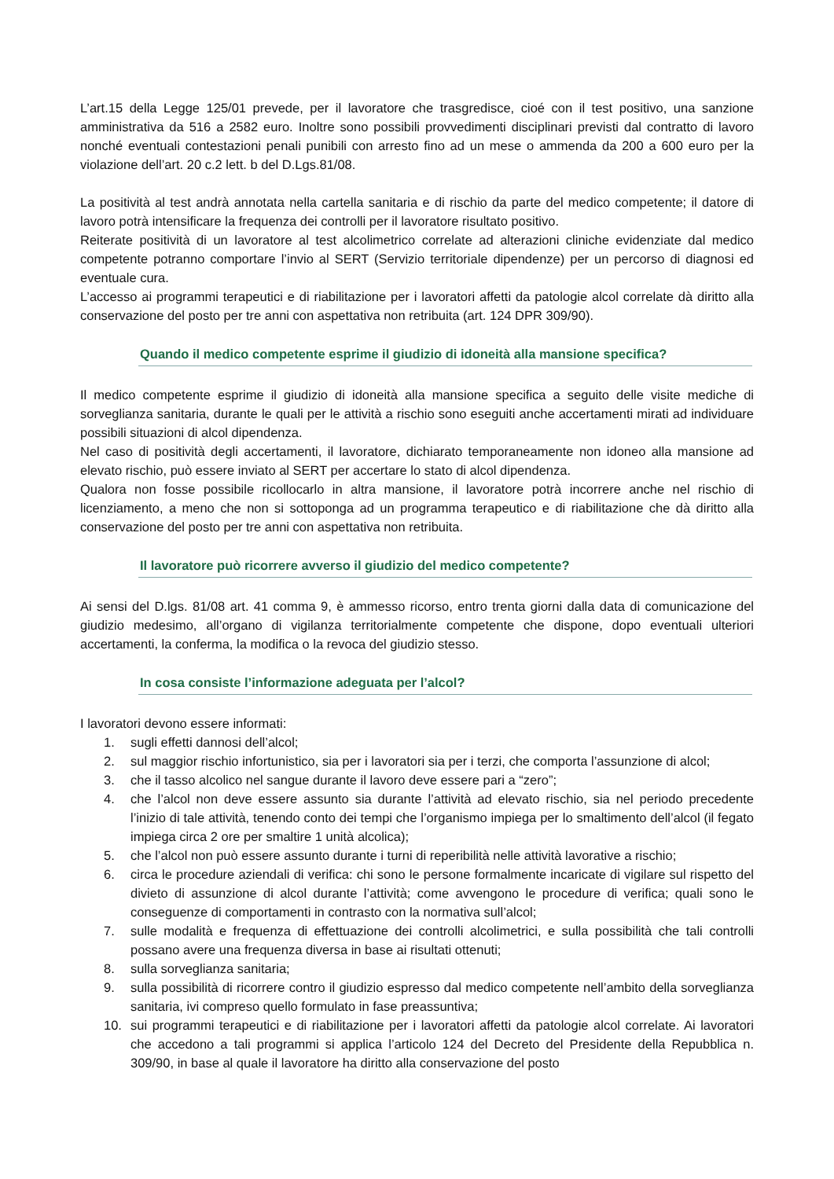L’art.15 della Legge 125/01 prevede, per il lavoratore che trasgredisce, cioé con il test positivo, una sanzione amministrativa da 516 a 2582 euro. Inoltre sono possibili provvedimenti disciplinari previsti dal contratto di lavoro nonché eventuali contestazioni penali punibili con arresto fino ad un mese o ammenda da 200 a 600 euro per la violazione dell’art. 20 c.2 lett. b del D.Lgs.81/08.
La positività al test andrà annotata nella cartella sanitaria e di rischio da parte del medico competente; il datore di lavoro potrà intensificare la frequenza dei controlli per il lavoratore risultato positivo.
Reiterate positività di un lavoratore al test alcolimetrico correlate ad alterazioni cliniche evidenziate dal medico competente potranno comportare l’invio al SERT (Servizio territoriale dipendenze) per un percorso di diagnosi ed eventuale cura.
L’accesso ai programmi terapeutici e di riabilitazione per i lavoratori affetti da patologie alcol correlate dà diritto alla conservazione del posto per tre anni con aspettativa non retribuita (art. 124 DPR 309/90).
Quando il medico competente esprime il giudizio di idoneità alla mansione specifica?
Il medico competente esprime il giudizio di idoneità alla mansione specifica a seguito delle visite mediche di sorveglianza sanitaria, durante le quali per le attività a rischio sono eseguiti anche accertamenti mirati ad individuare possibili situazioni di alcol dipendenza.
Nel caso di positività degli accertamenti, il lavoratore, dichiarato temporaneamente non idoneo alla mansione ad elevato rischio, può essere inviato al SERT per accertare lo stato di alcol dipendenza.
Qualora non fosse possibile ricollocarlo in altra mansione, il lavoratore potrà incorrere anche nel rischio di licenziamento, a meno che non si sottoponga ad un programma terapeutico e di riabilitazione che dà diritto alla conservazione del posto per tre anni con aspettativa non retribuita.
Il lavoratore può ricorrere avverso il giudizio del medico competente?
Ai sensi del D.lgs. 81/08 art. 41 comma 9, è ammesso ricorso, entro trenta giorni dalla data di comunicazione del giudizio medesimo, all’organo di vigilanza territorialmente competente che dispone, dopo eventuali ulteriori accertamenti, la conferma, la modifica o la revoca del giudizio stesso.
In cosa consiste l’informazione adeguata per l’alcol?
I lavoratori devono essere informati:
1. sugli effetti dannosi dell’alcol;
2. sul maggior rischio infortunistico, sia per i lavoratori sia per i terzi, che comporta l’assunzione di alcol;
3. che il tasso alcolico nel sangue durante il lavoro deve essere pari a “zero”;
4. che l’alcol non deve essere assunto sia durante l’attività ad elevato rischio, sia nel periodo precedente l’inizio di tale attività, tenendo conto dei tempi che l’organismo impiega per lo smaltimento dell’alcol (il fegato impiega circa 2 ore per smaltire 1 unità alcolica);
5. che l’alcol non può essere assunto durante i turni di reperibilità nelle attività lavorative a rischio;
6. circa le procedure aziendali di verifica: chi sono le persone formalmente incaricate di vigilare sul rispetto del divieto di assunzione di alcol durante l’attività; come avvengono le procedure di verifica; quali sono le conseguenze di comportamenti in contrasto con la normativa sull’alcol;
7. sulle modalità e frequenza di effettuazione dei controlli alcolimetrici, e sulla possibilità che tali controlli possano avere una frequenza diversa in base ai risultati ottenuti;
8. sulla sorveglianza sanitaria;
9. sulla possibilità di ricorrere contro il giudizio espresso dal medico competente nell’ambito della sorveglianza sanitaria, ivi compreso quello formulato in fase preassuntiva;
10. sui programmi terapeutici e di riabilitazione per i lavoratori affetti da patologie alcol correlate. Ai lavoratori che accedono a tali programmi si applica l’articolo 124 del Decreto del Presidente della Repubblica n. 309/90, in base al quale il lavoratore ha diritto alla conservazione del posto